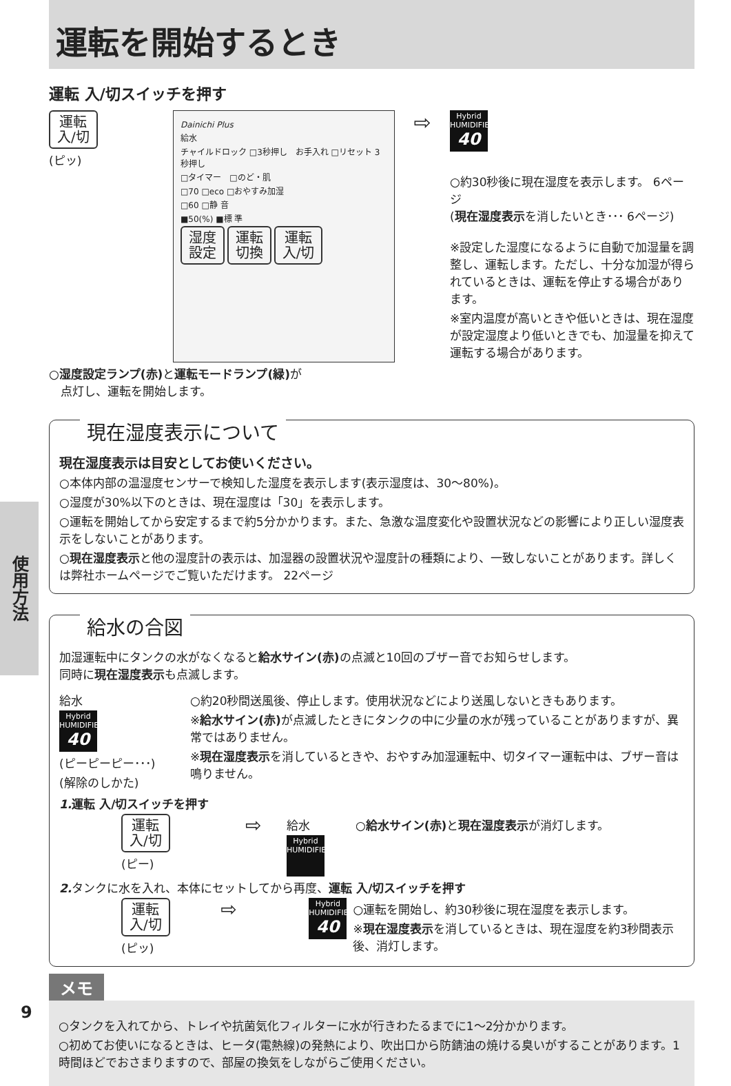使用方法
運転を開始するとき
運転 入/切スイッチを押す
運転
入/切
(ピッ)
Dainichi Plus
給水
チャイルドロック □3秒押し　お手入れ □リセット 3秒押し
□タイマー　□のど・肌
□70 □eco □おやすみ加湿
□60 □静 音
■50(%) ■標 準
湿度
設定 運転
切換 運転
入/切
⇨
Hybrid
HUMIDIFIER
40
○約30秒後に現在湿度を表示します。 6ページ
(現在湿度表示を消したいとき･･･ 6ページ)
※設定した湿度になるように自動で加湿量を調整し、運転します。ただし、十分な加湿が得られているときは、運転を停止する場合があります。
※室内温度が高いときや低いときは、現在湿度が設定湿度より低いときでも、加湿量を抑えて運転する場合があります。
○湿度設定ランプ(赤) と運転モードランプ(緑) が
　点灯し、運転を開始します。
現在湿度表示について
現在湿度表示は目安としてお使いください。
○本体内部の温湿度センサーで検知した湿度を表示します(表示湿度は、30～80%)。
○湿度が30%以下のときは、現在湿度は「30」を表示します。
○運転を開始してから安定するまで約5分かかります。また、急激な温度変化や設置状況などの影響により正しい湿度表示をしないことがあります。
○現在湿度表示と他の湿度計の表示は、加湿器の設置状況や湿度計の種類により、一致しないことがあります。詳しくは弊社ホームページでご覧いただけます。 22ページ
給水の合図
加湿運転中にタンクの水がなくなると給水サイン(赤) の点滅と10回のブザー音でお知らせします。
同時に現在湿度表示も点滅します。
給水
Hybrid
HUMIDIFIER
40
(ピーピーピー･･･)
(解除のしかた)
○約20秒間送風後、停止します。使用状況などにより送風しないときもあります。
※給水サイン(赤) が点滅したときにタンクの中に少量の水が残っていることがありますが、異常ではありません。
※現在湿度表示を消しているときや、おやすみ加湿運転中、切タイマー運転中は、ブザー音は鳴りません。
1. 運転 入/切スイッチを押す
運転
入/切
(ピー)
⇨
給水
Hybrid
HUMIDIFIER
○給水サイン(赤) と現在湿度表示が消灯します。
2. タンクに水を入れ、本体にセットしてから再度、運転 入/切スイッチを押す
運転
入/切
(ピッ)
⇨
Hybrid
HUMIDIFIER
40
○運転を開始し、約30秒後に現在湿度を表示します。
※現在湿度表示を消しているときは、現在湿度を約3秒間表示後、消灯します。
メモ
○タンクを入れてから、トレイや抗菌気化フィルターに水が行きわたるまでに1～2分かかります。
○初めてお使いになるときは、ヒータ(電熱線)の発熱により、吹出口から防錆油の焼ける臭いがすることがあります。1時間ほどでおさまりますので、部屋の換気をしながらご使用ください。
9